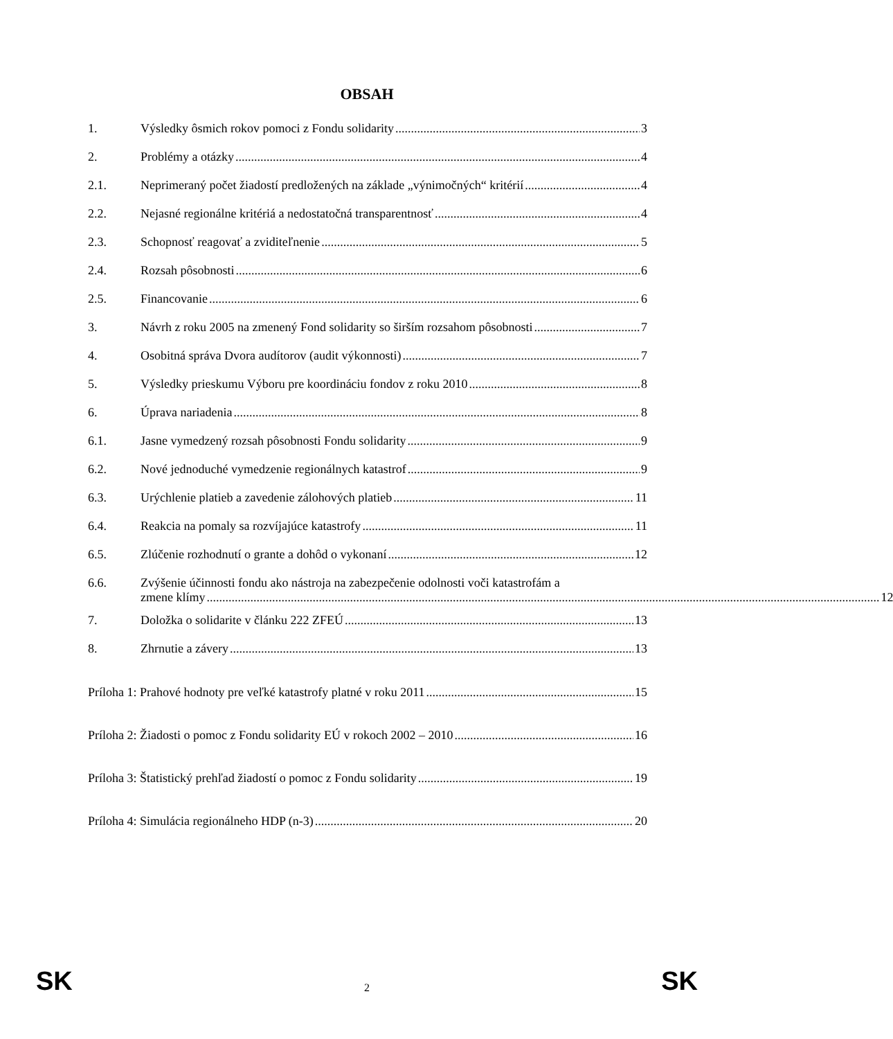OBSAH
1. Výsledky ôsmich rokov pomoci z Fondu solidarity 3
2. Problémy a otázky 4
2.1. Neprimeraný počet žiadostí predložených na základe „výnimočných“ kritérií 4
2.2. Nejasné regionálne kritériá a nedostatočná transparentnosť 4
2.3. Schopnosť reagovať a zviditeľnenie 5
2.4. Rozsah pôsobnosti 6
2.5. Financovanie 6
3. Návrh z roku 2005 na zmenený Fond solidarity so širším rozsahom pôsobnosti 7
4. Osobitná správa Dvora audítorov (audit výkonnosti) 7
5. Výsledky prieskumu Výboru pre koordináciu fondov z roku 2010 8
6. Úprava nariadenia 8
6.1. Jasne vymedzený rozsah pôsobnosti Fondu solidarity 9
6.2. Nové jednoduché vymedzenie regionálnych katastrof 9
6.3. Urýchlenie platieb a zavedenie zálohových platieb 11
6.4. Reakcia na pomaly sa rozvíjajúce katastrofy 11
6.5. Zlúčenie rozhodnutí o grante a dohôd o vykonaní 12
6.6. Zvýšenie účinnosti fondu ako nástroja na zabezpečenie odolnosti voči katastrofám a
zmene klímy 12
7. Doložka o solidarite v článku 222 ZFEÚ 13
8. Zhrnutie a závery 13
Príloha 1: Prahové hodnoty pre veľké katastrofy platné v roku 2011 15
Príloha 2: Žiadosti o pomoc z Fondu solidarity EÚ v rokoch 2002 – 2010 16
Príloha 3: Štatistický prehľad žiadostí o pomoc z Fondu solidarity 19
Príloha 4: Simulácia regionálneho HDP (n-3) 20
SK 2 SK